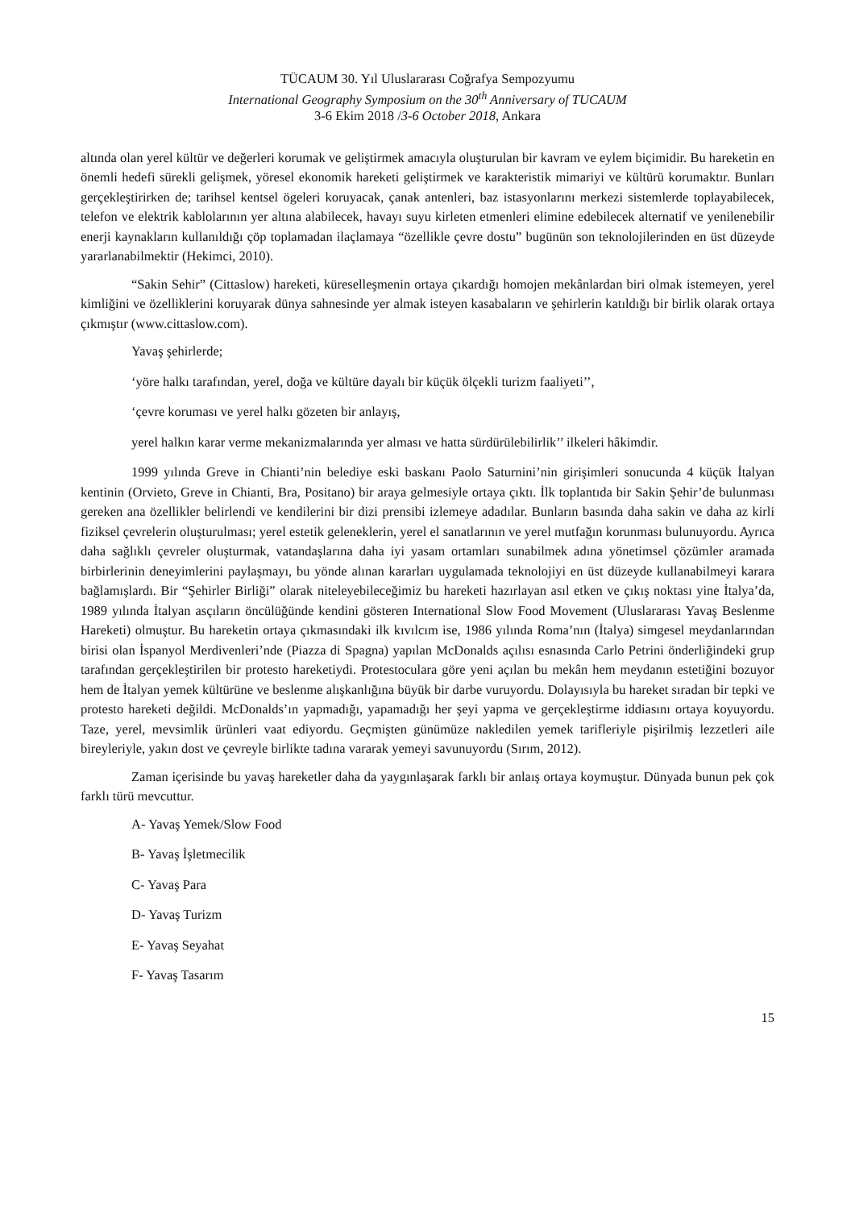TÜCAUM 30. Yıl Uluslararası Coğrafya Sempozyumu
International Geography Symposium on the 30<sup>th</sup> Anniversary of TUCAUM
3-6 Ekim 2018 /3-6 October 2018, Ankara
altında olan yerel kültür ve değerleri korumak ve geliştirmek amacıyla oluşturulan bir kavram ve eylem biçimidir. Bu hareketin en önemli hedefi sürekli gelişmek, yöresel ekonomik hareketi geliştirmek ve karakteristik mimariyi ve kültürü korumaktır. Bunları gerçekleştirirken de; tarihsel kentsel ögeleri koruyacak, çanak antenleri, baz istasyonlarını merkezi sistemlerde toplayabilecek, telefon ve elektrik kablolarının yer altına alabilecek, havayı suyu kirleten etmenleri elimine edebilecek alternatif ve yenilenebilir enerji kaynakların kullanıldığı çöp toplamadan ilaçlamaya “özellikle çevre dostu” bugünün son teknolojilerinden en üst düzeyde yararlanabilmektir (Hekimci, 2010).
“Sakin Sehir” (Cittaslow) hareketi, küreselleşmenin ortaya çıkardığı homojen mekânlardan biri olmak istemeyen, yerel kimliğini ve özelliklerini koruyarak dünya sahnesinde yer almak isteyen kasabaların ve şehirlerin katıldığı bir birlik olarak ortaya çıkmıştır (www.cittaslow.com).
Yavaş şehirlerde;
‘yöre halkı tarafından, yerel, doğa ve kültüre dayalı bir küçük ölçekli turizm faaliyeti’’,
‘çevre koruması ve yerel halkı gözeten bir anlayış,
yerel halkın karar verme mekanizmalarında yer alması ve hatta sürdürülebilirlik’’ ilkeleri hâkimdir.
1999 yılında Greve in Chianti’nin belediye eski baskanı Paolo Saturnini’nin girişimleri sonucunda 4 küçük İtalyan kentinin (Orvieto, Greve in Chianti, Bra, Positano) bir araya gelmesiyle ortaya çıktı. İlk toplantıda bir Sakin Şehir’de bulunması gereken ana özellikler belirlendi ve kendilerini bir dizi prensibi izlemeye adadılar. Bunların basında daha sakin ve daha az kirli fiziksel çevrelerin oluşturulması; yerel estetik geleneklerin, yerel el sanatlarının ve yerel mutfağın korunması bulunuyordu. Ayrıca daha sağlıklı çevreler oluşturmak, vatandaşlarına daha iyi yasam ortamları sunabilmek adına yönetimsel çözümler aramada birbirlerinin deneyimlerini paylaşmayı, bu yönde alınan kararları uygulamada teknolojiyi en üst düzeyde kullanabilmeyi karara bağlamışlardı. Bir “Şehirler Birliği” olarak niteleyebileceğimiz bu hareketi hazırlayan asıl etken ve çıkış noktası yine İtalya’da, 1989 yılında İtalyan asçıların öncülüğünde kendini gösteren International Slow Food Movement (Uluslararası Yavaş Beslenme Hareketi) olmuştur. Bu hareketin ortaya çıkmasındaki ilk kıvılcım ise, 1986 yılında Roma’nın (İtalya) simgesel meydanlarından birisi olan İspanyol Merdivenleri’nde (Piazza di Spagna) yapılan McDonalds açılısı esnasında Carlo Petrini önderliğindeki grup tarafından gerçekleştirilen bir protesto hareketiydi. Protestoculara göre yeni açılan bu mekân hem meydanın estetiğini bozuyor hem de İtalyan yemek kültürüne ve beslenme alışkanlığına büyük bir darbe vuruyordu. Dolayısıyla bu hareket sıradan bir tepki ve protesto hareketi değildi. McDonalds’ın yapmadığı, yapamadığı her şeyi yapma ve gerçekleştirme iddiasını ortaya koyuyordu. Taze, yerel, mevsimlik ürünleri vaat ediyordu. Geçmişten günümüze nakledilen yemek tarifleriyle pişirilmiş lezzetleri aile bireyleriyle, yakın dost ve çevreyle birlikte tadına vararak yemeyi savunuyordu (Sırım, 2012).
Zaman içerisinde bu yavaş hareketler daha da yaygınlaşarak farklı bir anlaış ortaya koymuştur. Dünyada bunun pek çok farklı türü mevcuttur.
A- Yavaş Yemek/Slow Food
B- Yavaş İşletmecilik
C- Yavaş Para
D- Yavaş Turizm
E- Yavaş Seyahat
F- Yavaş Tasarım
15